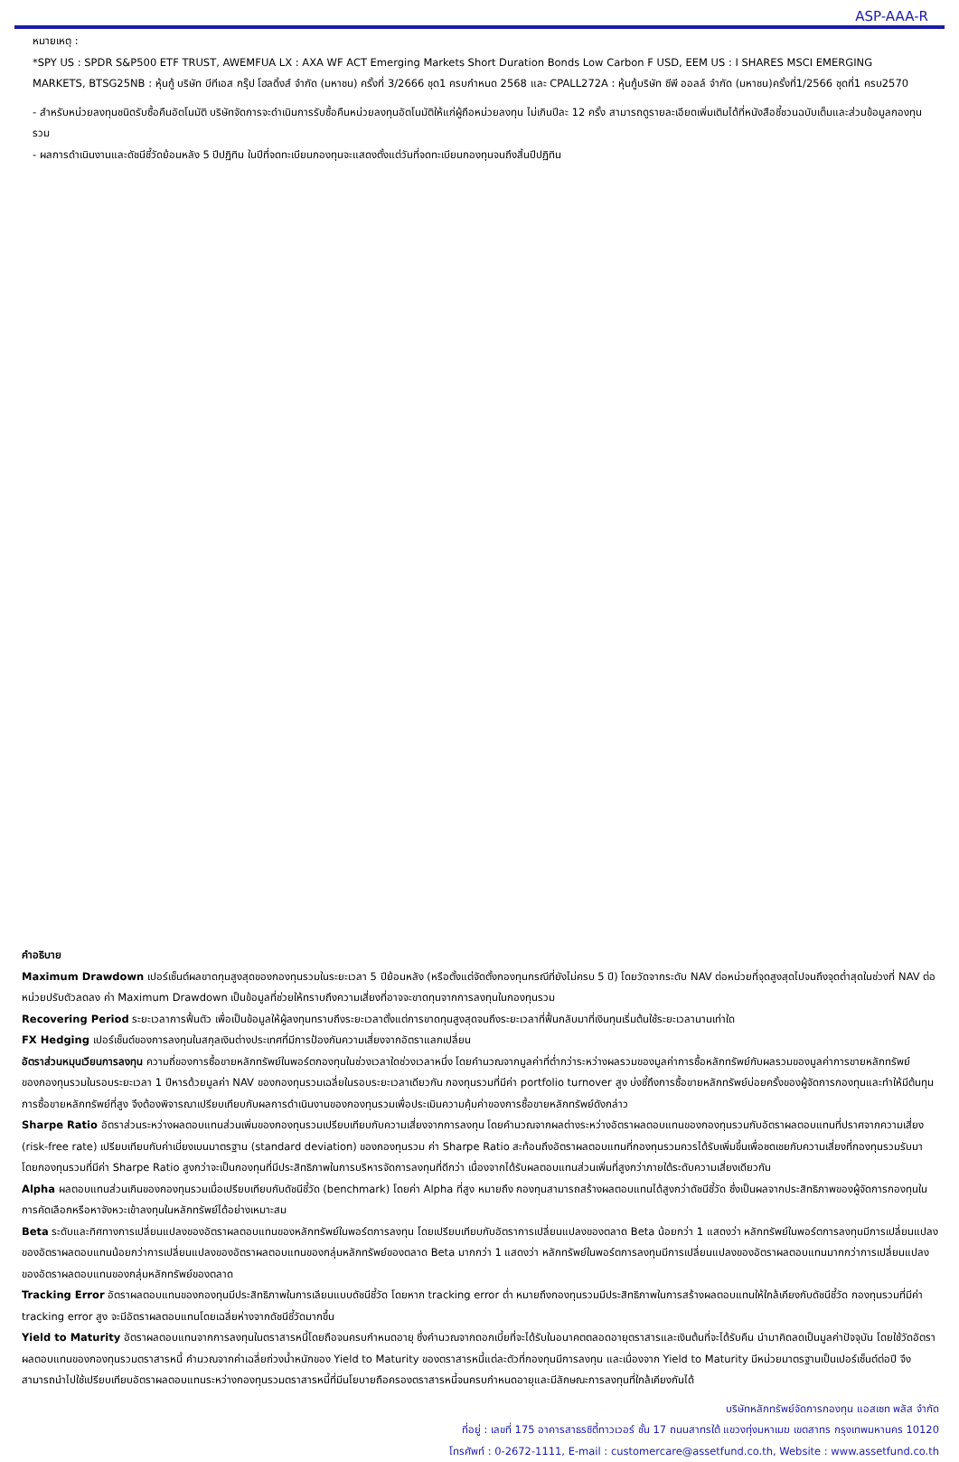ASP-AAA-R
หมายเหตุ :
*SPY US : SPDR S&P500 ETF TRUST, AWEMFUA LX : AXA WF ACT Emerging Markets Short Duration Bonds Low Carbon F USD, EEM US : I SHARES MSCI EMERGING MARKETS, BTSG25NB : หุ้นกู้ บริษัท บีทีเอส กรุ๊ป โฮลดิ้งส์ จำกัด (มหาชน) ครั้งที่ 3/2666 ชุด1 ครบกำหนด 2568 และ CPALL272A : หุ้นกู้บริษัท ซีพี ออลล์ จำกัด (มหาชน)ครั้งที่1/2566 ชุดที่1 ครบ2570
- สำหรับหน่วยลงทุนชนิดรับซื้อคืนอัตโนมัติ บริษัทจัดการจะดำเนินการรับซื้อคืนหน่วยลงทุนอัตโนมัติให้แก่ผู้ถือหน่วยลงทุน ไม่เกินปีละ 12 ครั้ง สามารถดูรายละเอียดเพิ่มเติมได้ที่หนังสือชี้ชวนฉบับเต็มและส่วนข้อมูลกองทุนรวม
- ผลการดำเนินงานและดัชนีชี้วัดย้อนหลัง 5 ปีปฏิทิน ในปีที่จดทะเบียนกองทุนจะแสดงตั้งแต่วันที่จดทะเบียนกองทุนจนถึงสิ้นปีปฏิทิน
คำอธิบาย
Maximum Drawdown เปอร์เซ็นต์ผลขาดทุนสูงสุดของกองทุนรวมในระยะเวลา 5 ปีย้อนหลัง (หรือตั้งแต่จัดตั้งกองทุนกรณีที่ยังไม่ครบ 5 ปี) โดยวัดจากระดับ NAV ต่อหน่วยที่จุดสูงสุดไปจนถึงจุดต่ำสุดในช่วงที่ NAV ต่อหน่วยปรับตัวลดลง ค่า Maximum Drawdown เป็นข้อมูลที่ช่วยให้ทราบถึงความเสี่ยงที่อาจจะขาดทุนจากการลงทุนในกองทุนรวม
Recovering Period ระยะเวลาการฟื้นตัว เพื่อเป็นข้อมูลให้ผู้ลงทุนทราบถึงระยะเวลาตั้งแต่การขาดทุนสูงสุดจนถึงระยะเวลาที่ฟื้นกลับมาที่เงินทุนเริ่มต้นใช้ระยะเวลานานเท่าใด
FX Hedging เปอร์เซ็นต์ของการลงทุนในสกุลเงินต่างประเทศที่มีการป้องกันความเสี่ยงจากอัตราแลกเปลี่ยน
อัตราส่วนหมุนเวียนการลงทุน ความถี่ของการซื้อขายหลักทรัพย์ในพอร์ตกองทุนในช่วงเวลาใดช่วงเวลาหนึ่ง โดยคำนวณจากมูลค่าที่ต่ำกว่าระหว่างผลรวมของมูลค่าการซื้อหลักทรัพย์กับผลรวมของมูลค่าการขายหลักทรัพย์ของกองทุนรวมในรอบระยะเวลา 1 ปีหารด้วยมูลค่า NAV ของกองทุนรวมเฉลี่ยในรอบระยะเวลาเดียวกัน กองทุนรวมที่มีค่า portfolio turnover สูง บ่งชี้ถึงการซื้อขายหลักทรัพย์บ่อยครั้งของผู้จัดการกองทุนและทำให้มีต้นทุนการซื้อขายหลักทรัพย์ที่สูง จึงต้องพิจารณาเปรียบเทียบกับผลการดำเนินงานของกองทุนรวมเพื่อประเมินความคุ้มค่าของการซื้อขายหลักทรัพย์ดังกล่าว
Sharpe Ratio อัตราส่วนระหว่างผลตอบแทนส่วนเพิ่มของกองทุนรวมเปรียบเทียบกับความเสี่ยงจากการลงทุน โดยคำนวณจากผลต่างระหว่างอัตราผลตอบแทนของกองทุนรวมกับอัตราผลตอบแทนที่ปราศจากความเสี่ยง (risk-free rate) เปรียบเทียบกับค่าเบี่ยงเบนมาตรฐาน (standard deviation) ของกองทุนรวม ค่า Sharpe Ratio สะท้อนถึงอัตราผลตอบแทนที่กองทุนรวมควรได้รับเพิ่มขึ้นเพื่อชดเชยกับความเสี่ยงที่กองทุนรวมรับมา โดยกองทุนรวมที่มีค่า Sharpe Ratio สูงกว่าจะเป็นกองทุนที่มีประสิทธิภาพในการบริหารจัดการลงทุนที่ดีกว่า เนื่องจากได้รับผลตอบแทนส่วนเพิ่มที่สูงกว่าภายใต้ระดับความเสี่ยงเดียวกัน
Alpha ผลตอบแทนส่วนเกินของกองทุนรวมเมื่อเปรียบเทียบกับดัชนีชี้วัด (benchmark) โดยค่า Alpha ที่สูง หมายถึง กองทุนสามารถสร้างผลตอบแทนได้สูงกว่าดัชนีชี้วัด ซึ่งเป็นผลจากประสิทธิภาพของผู้จัดการกองทุนในการคัดเลือกหรือหาจังหวะเข้าลงทุนในหลักทรัพย์ได้อย่างเหมาะสม
Beta ระดับและทิศทางการเปลี่ยนแปลงของอัตราผลตอบแทนของหลักทรัพย์ในพอร์ตการลงทุน โดยเปรียบเทียบกับอัตราการเปลี่ยนแปลงของตลาด Beta น้อยกว่า 1 แสดงว่า หลักทรัพย์ในพอร์ตการลงทุนมีการเปลี่ยนแปลงของอัตราผลตอบแทนน้อยกว่าการเปลี่ยนแปลงของอัตราผลตอบแทนของกลุ่มหลักทรัพย์ของตลาด Beta มากกว่า 1 แสดงว่า หลักทรัพย์ในพอร์ตการลงทุนมีการเปลี่ยนแปลงของอัตราผลตอบแทนมากกว่าการเปลี่ยนแปลงของอัตราผลตอบแทนของกลุ่มหลักทรัพย์ของตลาด
Tracking Error อัตราผลตอบแทนของกองทุนมีประสิทธิภาพในการเลียนแบบดัชนีชี้วัด โดยหาก tracking error ต่ำ หมายถึงกองทุนรวมมีประสิทธิภาพในการสร้างผลตอบแทนให้ใกล้เคียงกับดัชนีชี้วัด กองทุนรวมที่มีค่า tracking error สูง จะมีอัตราผลตอบแทนโดยเฉลี่ยห่างจากดัชนีชี้วัดมากขึ้น
Yield to Maturity อัตราผลตอบแทนจากการลงทุนในตราสารหนี้โดยถือจนครบกำหนดอายุ ซึ่งคำนวณจากดอกเบี้ยที่จะได้รับในอนาคตตลอดอายุตราสารและเงินต้นที่จะได้รับคืน นำมาคิดลดเป็นมูลค่าปัจจุบัน โดยใช้วัดอัตราผลตอบแทนของกองทุนรวมตราสารหนี้ คำนวณจากค่าเฉลี่ยถ่วงน้ำหนักของ Yield to Maturity ของตราสารหนี้แต่ละตัวที่กองทุนมีการลงทุน และเนื่องจาก Yield to Maturity มีหน่วยมาตรฐานเป็นเปอร์เซ็นต์ต่อปี จึงสามารถนำไปใช้เปรียบเทียบอัตราผลตอบแทนระหว่างกองทุนรวมตราสารหนี้ที่มีนโยบายถือครองตราสารหนี้จนครบกำหนดอายุและมีลักษณะการลงทุนที่ใกล้เคียงกันได้
บริษัทหลักทรัพย์จัดการกองทุน แอสเซท พลัส จำกัด
ที่อยู่ : เลขที่ 175 อาคารสาธรซิตี้ทาวเวอร์ ชั้น 17 ถนนสาทรใต้ แขวงทุ่งมหาเมฆ เขตสาทร กรุงเทพมหานคร 10120
โทรศัพท์ : 0-2672-1111, E-mail : customercare@assetfund.co.th, Website : www.assetfund.co.th